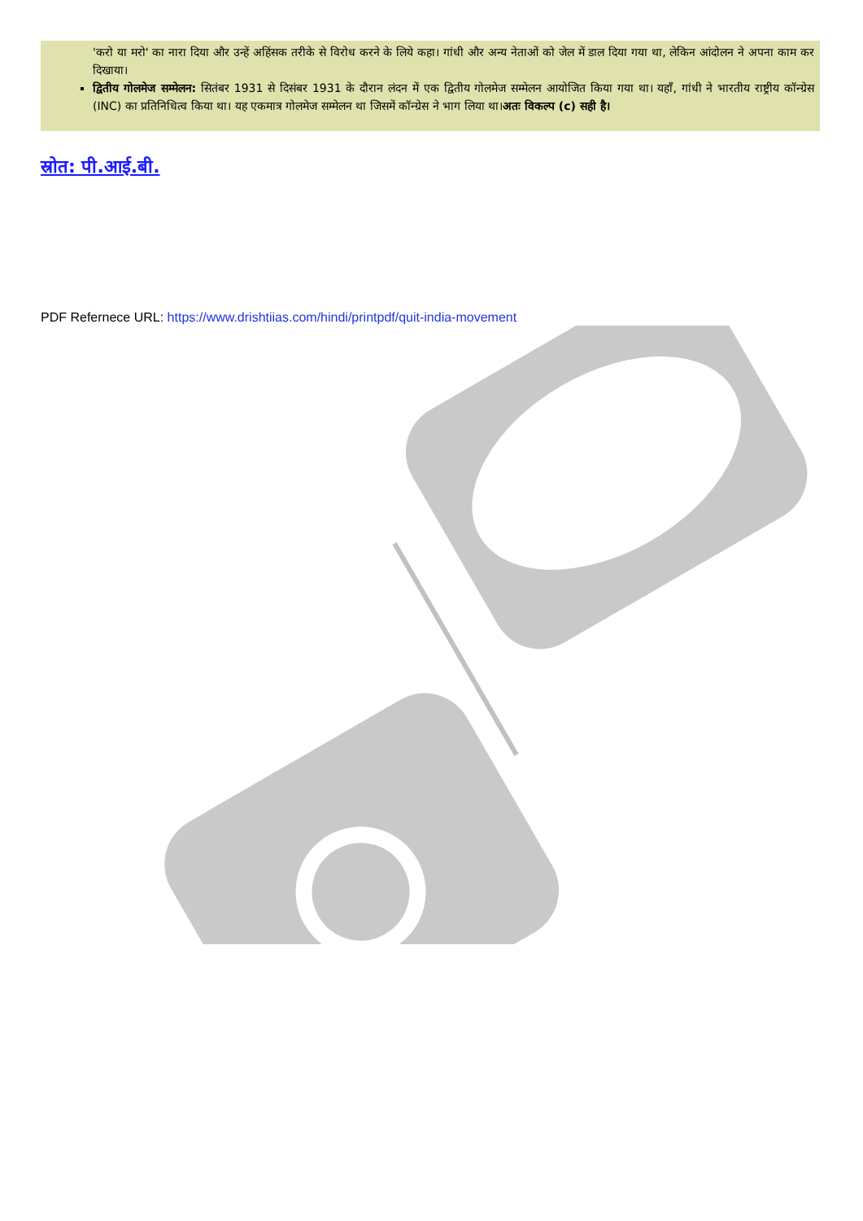'करो या मरो' का नारा दिया और उन्हें अहिंसक तरीके से विरोध करने के लिये कहा। गांधी और अन्य नेताओं को जेल में डाल दिया गया था, लेकिन आंदोलन ने अपना काम कर दिखाया।
द्वितीय गोलमेज सम्मेलन: सितंबर 1931 से दिसंबर 1931 के दौरान लंदन में एक द्वितीय गोलमेज सम्मेलन आयोजित किया गया था। यहाँ, गांधी ने भारतीय राष्ट्रीय कॉन्ग्रेस (INC) का प्रतिनिधित्व किया था। यह एकमात्र गोलमेज सम्मेलन था जिसमें कॉन्ग्रेस ने भाग लिया था।अतः विकल्प (c) सही है।
स्रोत: पी.आई.बी.
PDF Refernece URL: https://www.drishtiias.com/hindi/printpdf/quit-india-movement